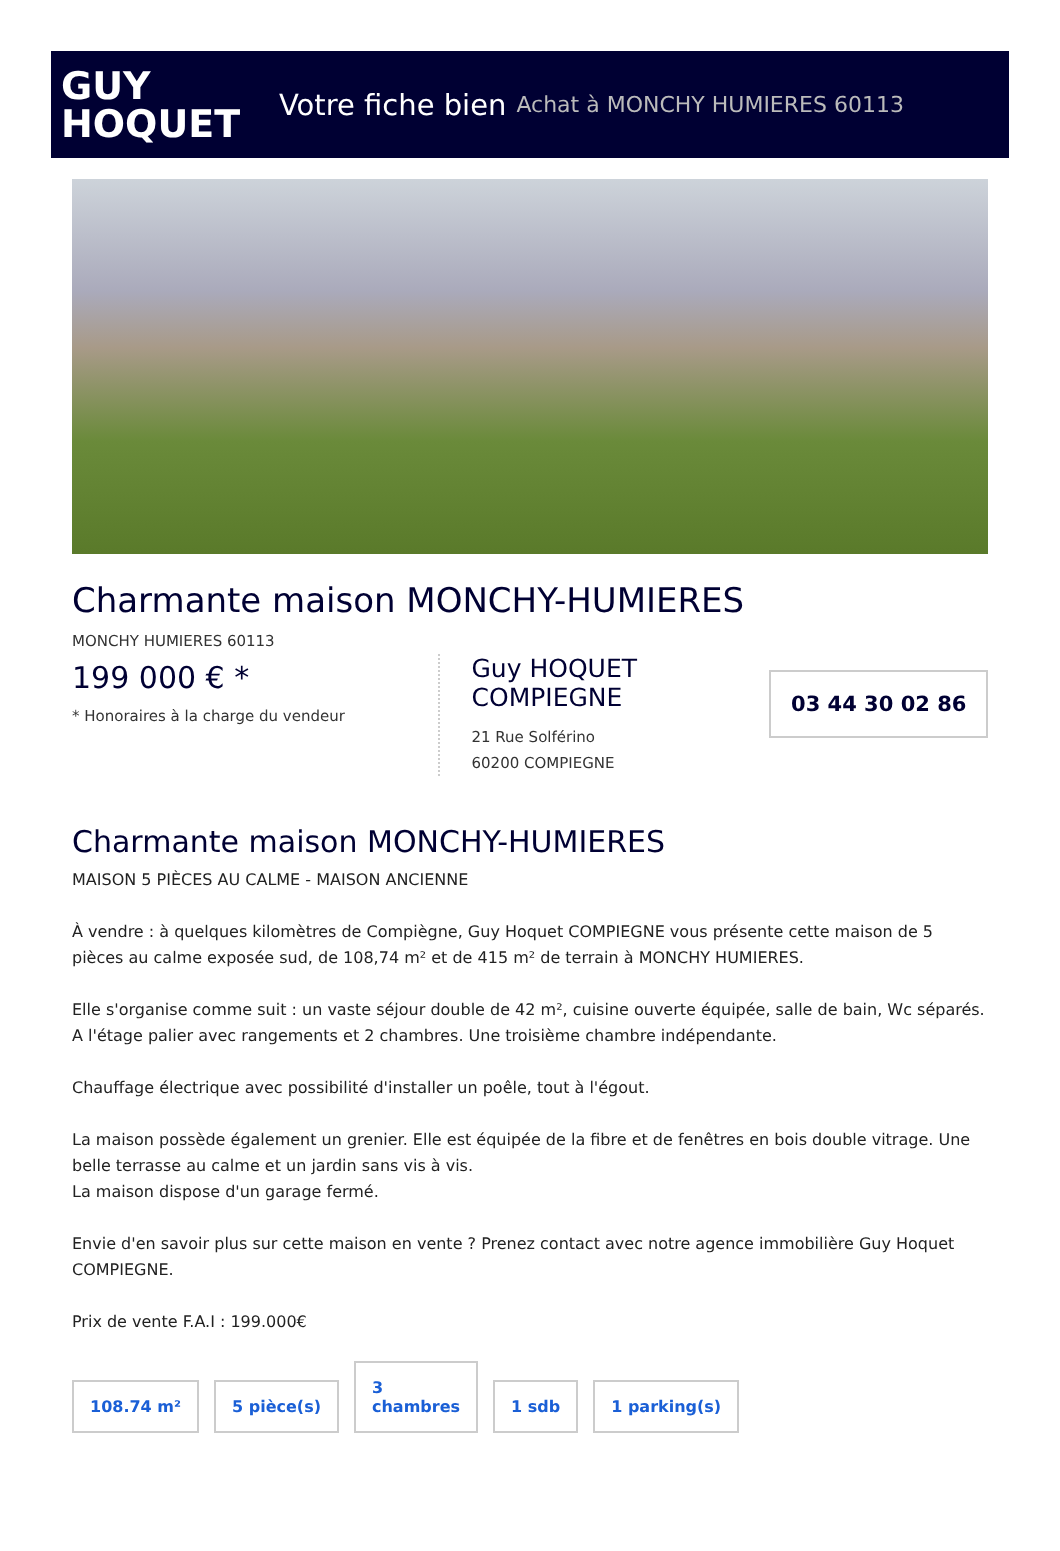GUY
HOQUET
Votre fiche bien Achat à MONCHY HUMIERES 60113
Charmante maison MONCHY-HUMIERES
MONCHY HUMIERES 60113
199 000 € *
* Honoraires à la charge du vendeur
Guy HOQUET COMPIEGNE
21 Rue Solférino
60200 COMPIEGNE
03 44 30 02 86
Charmante maison MONCHY-HUMIERES
MAISON 5 PIÈCES AU CALME - MAISON ANCIENNE
À vendre : à quelques kilomètres de Compiègne, Guy Hoquet COMPIEGNE vous présente cette maison de 5 pièces au calme exposée sud, de 108,74 m² et de 415 m² de terrain à MONCHY HUMIERES.
Elle s'organise comme suit : un vaste séjour double de 42 m², cuisine ouverte équipée, salle de bain, Wc séparés. A l'étage palier avec rangements et 2 chambres. Une troisième chambre indépendante.
Chauffage électrique avec possibilité d'installer un poêle, tout à l'égout.
La maison possède également un grenier. Elle est équipée de la fibre et de fenêtres en bois double vitrage. Une belle terrasse au calme et un jardin sans vis à vis.
La maison dispose d'un garage fermé.
Envie d'en savoir plus sur cette maison en vente ? Prenez contact avec notre agence immobilière Guy Hoquet COMPIEGNE.
Prix de vente F.A.I : 199.000€
108.74 m²
5 pièce(s)
3
chambres
1 sdb
1 parking(s)